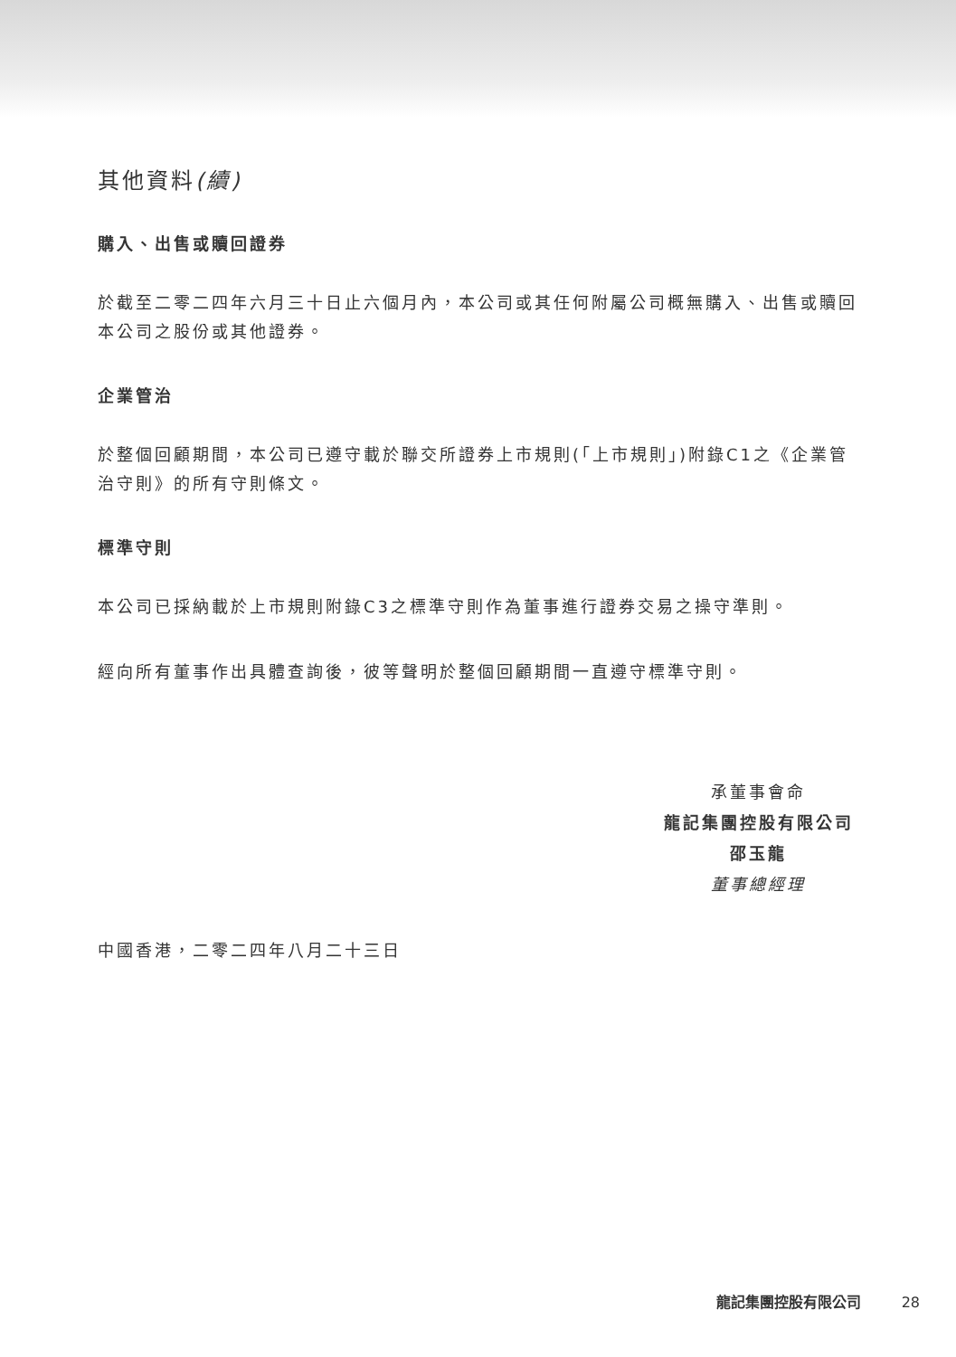其他資料(續)
購入、出售或贖回證券
於截至二零二四年六月三十日止六個月內，本公司或其任何附屬公司概無購入、出售或贖回本公司之股份或其他證券。
企業管治
於整個回顧期間，本公司已遵守載於聯交所證券上市規則(「上市規則」)附錄C1之《企業管治守則》的所有守則條文。
標準守則
本公司已採納載於上市規則附錄C3之標準守則作為董事進行證券交易之操守準則。
經向所有董事作出具體查詢後，彼等聲明於整個回顧期間一直遵守標準守則。
承董事會命
龍記集團控股有限公司
邵玉龍
董事總經理
中國香港，二零二四年八月二十三日
龍記集團控股有限公司 28